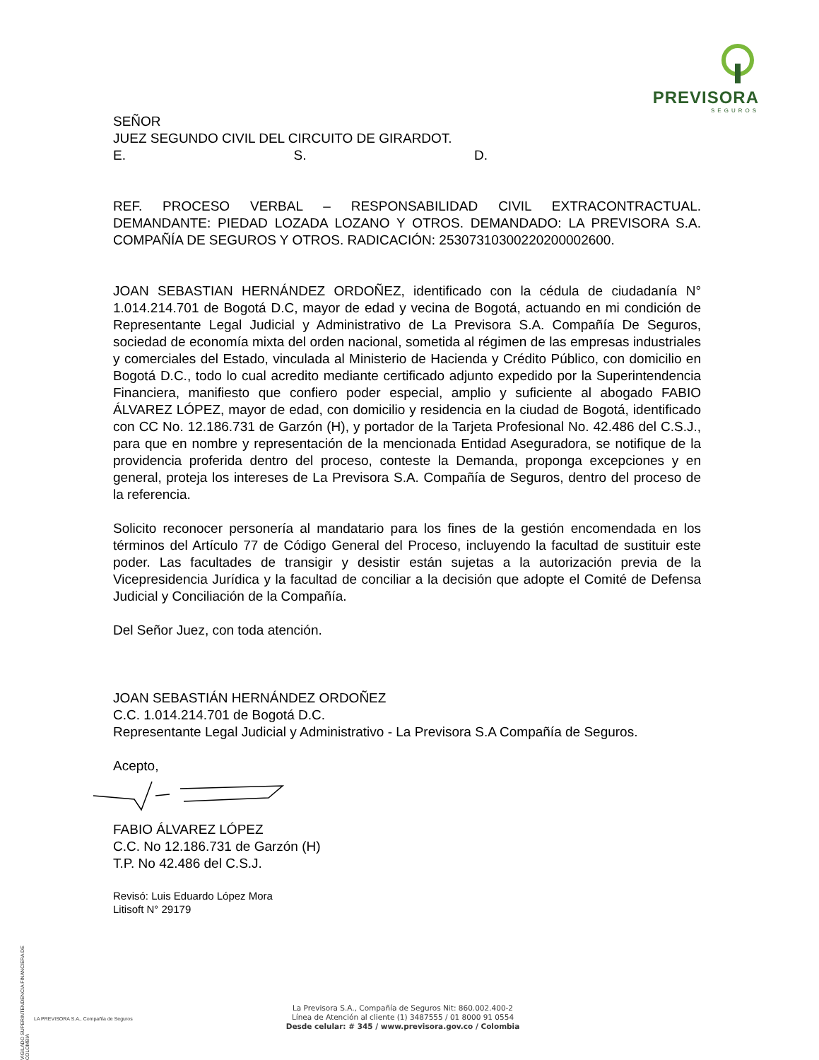PREVISORA
SEGUROS
SEÑOR
JUEZ SEGUNDO CIVIL DEL CIRCUITO DE GIRARDOT.
E. S. D.
REF. PROCESO VERBAL – RESPONSABILIDAD CIVIL EXTRACONTRACTUAL. DEMANDANTE: PIEDAD LOZADA LOZANO Y OTROS. DEMANDADO: LA PREVISORA S.A. COMPAÑÍA DE SEGUROS Y OTROS. RADICACIÓN: 25307310300220200002600.
JOAN SEBASTIAN HERNÁNDEZ ORDOÑEZ, identificado con la cédula de ciudadanía N° 1.014.214.701 de Bogotá D.C, mayor de edad y vecina de Bogotá, actuando en mi condición de Representante Legal Judicial y Administrativo de La Previsora S.A. Compañía De Seguros, sociedad de economía mixta del orden nacional, sometida al régimen de las empresas industriales y comerciales del Estado, vinculada al Ministerio de Hacienda y Crédito Público, con domicilio en Bogotá D.C., todo lo cual acredito mediante certificado adjunto expedido por la Superintendencia Financiera, manifiesto que confiero poder especial, amplio y suficiente al abogado FABIO ÁLVAREZ LÓPEZ, mayor de edad, con domicilio y residencia en la ciudad de Bogotá, identificado con CC No. 12.186.731 de Garzón (H), y portador de la Tarjeta Profesional No. 42.486 del C.S.J., para que en nombre y representación de la mencionada Entidad Aseguradora, se notifique de la providencia proferida dentro del proceso, conteste la Demanda, proponga excepciones y en general, proteja los intereses de La Previsora S.A. Compañía de Seguros, dentro del proceso de la referencia.
Solicito reconocer personería al mandatario para los fines de la gestión encomendada en los términos del Artículo 77 de Código General del Proceso, incluyendo la facultad de sustituir este poder. Las facultades de transigir y desistir están sujetas a la autorización previa de la Vicepresidencia Jurídica y la facultad de conciliar a la decisión que adopte el Comité de Defensa Judicial y Conciliación de la Compañía.
Del Señor Juez, con toda atención.
JOAN SEBASTIÁN HERNÁNDEZ ORDOÑEZ
C.C. 1.014.214.701 de Bogotá D.C.
Representante Legal Judicial y Administrativo - La Previsora S.A Compañía de Seguros.
Acepto,
FABIO ÁLVAREZ LÓPEZ
C.C. No 12.186.731 de Garzón (H)
T.P. No 42.486 del C.S.J.
Revisó: Luis Eduardo López Mora
Litisoft N° 29179
VIGILADO SUPERINTENDENCIA FINANCIERA DE COLOMBIA
LA PREVISORA S.A., Compañía de Seguros
La Previsora S.A., Compañía de Seguros Nit: 860.002.400-2
Línea de Atención al cliente (1) 3487555 / 01 8000 91 0554
Desde celular: # 345 / www.previsora.gov.co / Colombia